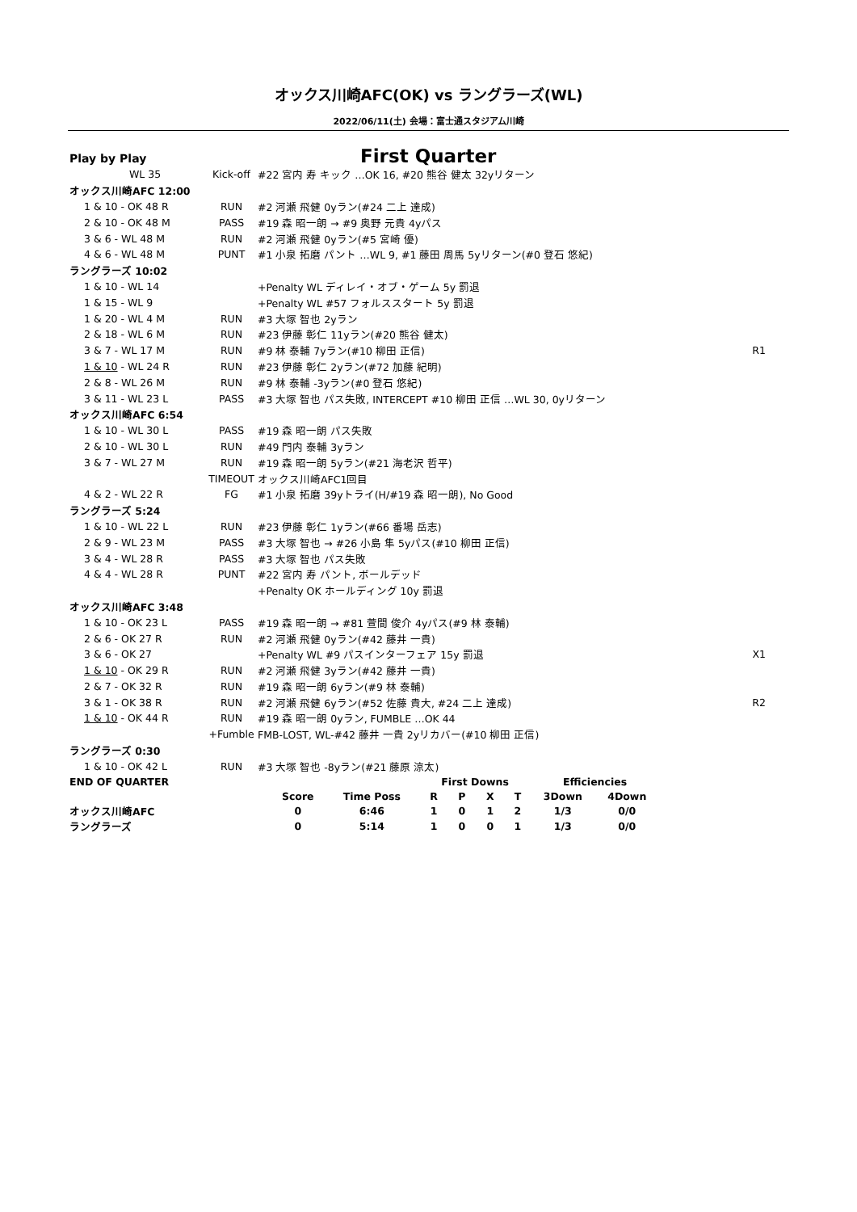オックス川崎AFC(OK) vs ラングラーズ(WL)
2022/06/11(土) 会場：富士通スタジアム川崎
Play by Play First Quarter
| WL 35 | Kick-off | #22 宮内 寿 キック …OK 16, #20 熊谷 健太 32yリターン | |
| オックス川崎AFC 12:00 | | | |
| 1 & 10 - OK 48 R | RUN | #2 河瀬 飛健 0yラン(#24 二上 達成) | |
| 2 & 10 - OK 48 M | PASS | #19 森 昭一朗 → #9 奥野 元貴 4yパス | |
| 3 & 6 - WL 48 M | RUN | #2 河瀬 飛健 0yラン(#5 宮崎 優) | |
| 4 & 6 - WL 48 M | PUNT | #1 小泉 拓磨 パント …WL 9, #1 藤田 周馬 5yリターン(#0 登石 悠紀) | |
| ラングラーズ 10:02 | | | |
| 1 & 10 - WL 14 | | +Penalty WL ディレイ・オブ・ゲーム 5y 罰退 | |
| 1 & 15 - WL 9 | | +Penalty WL #57 フォルススタート 5y 罰退 | |
| 1 & 20 - WL 4 M | RUN | #3 大塚 智也 2yラン | |
| 2 & 18 - WL 6 M | RUN | #23 伊藤 彰仁 11yラン(#20 熊谷 健太) | |
| 3 & 7 - WL 17 M | RUN | #9 林 泰輔 7yラン(#10 柳田 正信) | R1 |
| 1 & 10 - WL 24 R | RUN | #23 伊藤 彰仁 2yラン(#72 加藤 紀明) | |
| 2 & 8 - WL 26 M | RUN | #9 林 泰輔 -3yラン(#0 登石 悠紀) | |
| 3 & 11 - WL 23 L | PASS | #3 大塚 智也 パス失敗, INTERCEPT #10 柳田 正信 …WL 30, 0yリターン | |
| オックス川崎AFC 6:54 | | | |
| 1 & 10 - WL 30 L | PASS | #19 森 昭一朗 パス失敗 | |
| 2 & 10 - WL 30 L | RUN | #49 門内 泰輔 3yラン | |
| 3 & 7 - WL 27 M | RUN | #19 森 昭一朗 5yラン(#21 海老沢 哲平) | |
| | TIMEOUT | オックス川崎AFC1回目 | |
| 4 & 2 - WL 22 R | FG | #1 小泉 拓磨 39yトライ(H/#19 森 昭一朗), No Good | |
| ラングラーズ 5:24 | | | |
| 1 & 10 - WL 22 L | RUN | #23 伊藤 彰仁 1yラン(#66 番場 岳志) | |
| 2 & 9 - WL 23 M | PASS | #3 大塚 智也 → #26 小島 隼 5yパス(#10 柳田 正信) | |
| 3 & 4 - WL 28 R | PASS | #3 大塚 智也 パス失敗 | |
| 4 & 4 - WL 28 R | PUNT | #22 宮内 寿 パント, ボールデッド | |
| | | +Penalty OK ホールディング 10y 罰退 | |
| オックス川崎AFC 3:48 | | | |
| 1 & 10 - OK 23 L | PASS | #19 森 昭一朗 → #81 萱間 俊介 4yパス(#9 林 泰輔) | |
| 2 & 6 - OK 27 R | RUN | #2 河瀬 飛健 0yラン(#42 藤井 一貴) | |
| 3 & 6 - OK 27 | | +Penalty WL #9 パスインターフェア 15y 罰退 | X1 |
| 1 & 10 - OK 29 R | RUN | #2 河瀬 飛健 3yラン(#42 藤井 一貴) | |
| 2 & 7 - OK 32 R | RUN | #19 森 昭一朗 6yラン(#9 林 泰輔) | |
| 3 & 1 - OK 38 R | RUN | #2 河瀬 飛健 6yラン(#52 佐藤 貴大, #24 二上 達成) | R2 |
| 1 & 10 - OK 44 R | RUN | #19 森 昭一朗 0yラン, FUMBLE …OK 44 | |
| | +Fumble | FMB-LOST, WL-#42 藤井 一貴 2yリカバー(#10 柳田 正信) | |
| ラングラーズ 0:30 | | | |
| 1 & 10 - OK 42 L | RUN | #3 大塚 智也 -8yラン(#21 藤原 涼太) | |
| END OF QUARTER | | | First Downs | | | | Efficiencies | |
| | Score | Time Poss | R | P | X | T | 3Down | 4Down |
| オックス川崎AFC | 0 | 6:46 | 1 | 0 | 1 | 2 | 1/3 | 0/0 |
| ラングラーズ | 0 | 5:14 | 1 | 0 | 0 | 1 | 1/3 | 0/0 |